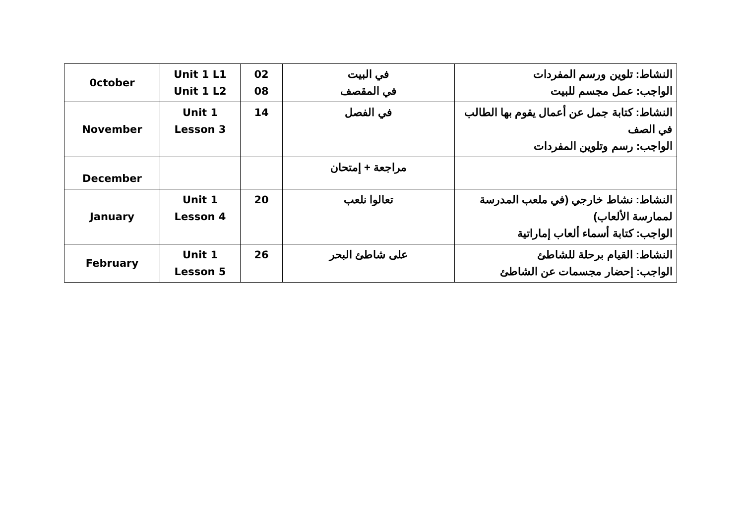| 0ctober | Unit 1 L1 Unit 1 L2 | 02 08 | في البيت في المقصف | النشاط: تلوين ورسم المفردات الواجب: عمل مجسم للبيت |
| November | Unit 1 Lesson 3 | 14 | في الفصل | النشاط: كتابة جمل عن أعمال يقوم بها الطالب في الصف الواجب: رسم وتلوين المفردات |
| December | | | مراجعة + إمتحان | |
| January | Unit 1 Lesson 4 | 20 | تعالوا نلعب | النشاط: نشاط خارجي (في ملعب المدرسة لممارسة الألعاب) الواجب: كتابة أسماء ألعاب إماراتية |
| February | Unit 1 Lesson 5 | 26 | على شاطئ البحر | النشاط: القيام برحلة للشاطئ الواجب: إحضار مجسمات عن الشاطئ |